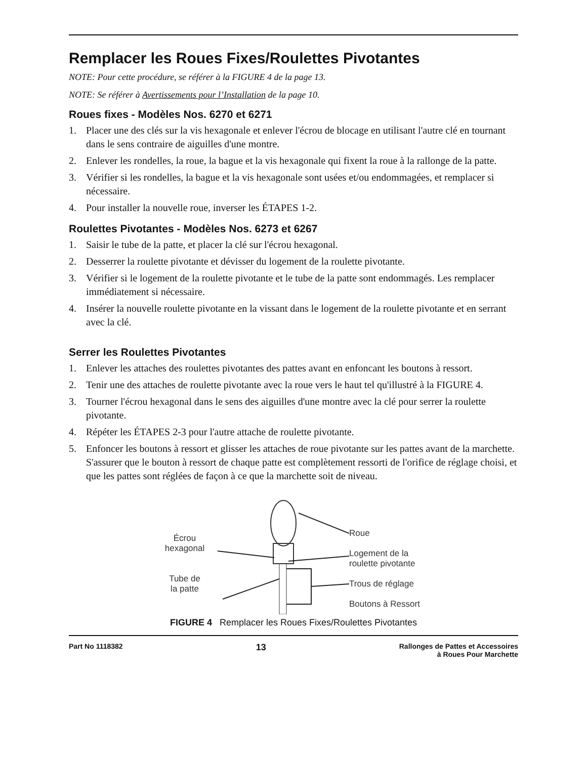Remplacer les Roues Fixes/Roulettes Pivotantes
NOTE: Pour cette procédure, se référer à la FIGURE 4 de la page 13.
NOTE: Se référer à Avertissements pour l’Installation de la page 10.
Roues fixes - Modèles Nos. 6270 et 6271
1. Placer une des clés sur la vis hexagonale et enlever l'écrou de blocage en utilisant l'autre clé en tournant dans le sens contraire de aiguilles d'une montre.
2. Enlever les rondelles, la roue, la bague et la vis hexagonale qui fixent la roue à la rallonge de la patte.
3. Vérifier si les rondelles, la bague et la vis hexagonale sont usées et/ou endommagées, et remplacer si nécessaire.
4. Pour installer la nouvelle roue, inverser les ÉTAPES 1-2.
Roulettes Pivotantes - Modèles Nos. 6273 et 6267
1. Saisir le tube de la patte, et placer la clé sur l'écrou hexagonal.
2. Desserrer la roulette pivotante et dévisser du logement de la roulette pivotante.
3. Vérifier si le logement de la roulette pivotante et le tube de la patte sont endommagés. Les remplacer immédiatement si nécessaire.
4. Insérer la nouvelle roulette pivotante en la vissant dans le logement de la roulette pivotante et en serrant avec la clé.
Serrer les Roulettes Pivotantes
1. Enlever les attaches des roulettes pivotantes des pattes avant en enfoncant les boutons à ressort.
2. Tenir une des attaches de roulette pivotante avec la roue vers le haut tel qu'illustré à la FIGURE 4.
3. Tourner l'écrou hexagonal dans le sens des aiguilles d'une montre avec la clé pour serrer la roulette pivotante.
4. Répéter les ÉTAPES 2-3 pour l'autre attache de roulette pivotante.
5. Enfoncer les boutons à ressort et glisser les attaches de roue pivotante sur les pattes avant de la marchette. S'assurer que le bouton à ressort de chaque patte est complètement ressorti de l'orifice de réglage choisi, et que les pattes sont réglées de façon à ce que la marchette soit de niveau.
Écrou
hexagonal
Tube de
la patte
Roue
Logement de la
roulette pivotante
Trous de réglage
Boutons à Ressort
FIGURE 4 Remplacer les Roues Fixes/Roulettes Pivotantes
Part No 1118382 13 Rallonges de Pattes et Accessoires
à Roues Pour Marchette